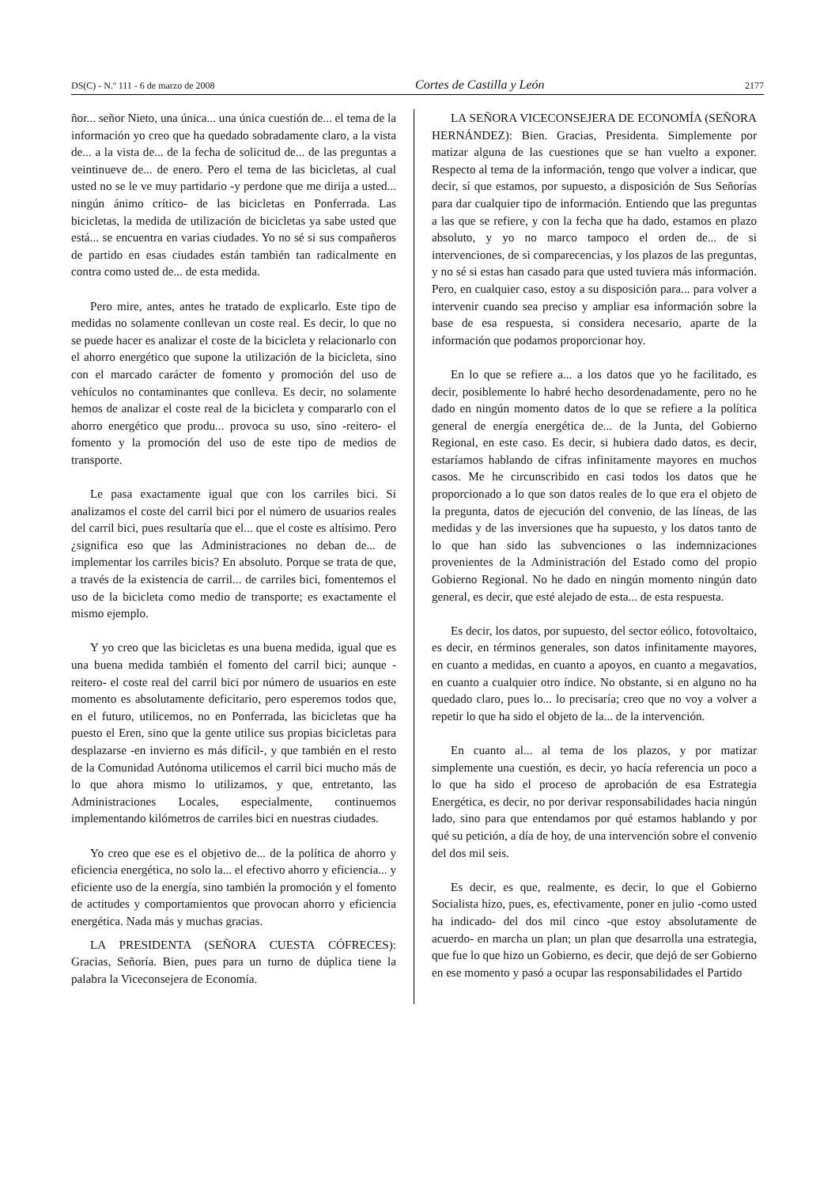DS(C) - N.º 111 - 6 de marzo de 2008 Cortes de Castilla y León 2177
ñor... señor Nieto, una única... una única cuestión de... el tema de la información yo creo que ha quedado sobradamente claro, a la vista de... a la vista de... de la fecha de solicitud de... de las preguntas a veintinueve de... de enero. Pero el tema de las bicicletas, al cual usted no se le ve muy partidario -y perdone que me dirija a usted... ningún ánimo crítico- de las bicicletas en Ponferrada. Las bicicletas, la medida de utilización de bicicletas ya sabe usted que está... se encuentra en varias ciudades. Yo no sé si sus compañeros de partido en esas ciudades están también tan radicalmente en contra como usted de... de esta medida.
Pero mire, antes, antes he tratado de explicarlo. Este tipo de medidas no solamente conllevan un coste real. Es decir, lo que no se puede hacer es analizar el coste de la bicicleta y relacionarlo con el ahorro energético que supone la utilización de la bicicleta, sino con el marcado carácter de fomento y promoción del uso de vehículos no contaminantes que conlleva. Es decir, no solamente hemos de analizar el coste real de la bicicleta y compararlo con el ahorro energético que produ... provoca su uso, sino -reitero- el fomento y la promoción del uso de este tipo de medios de transporte.
Le pasa exactamente igual que con los carriles bici. Si analizamos el coste del carril bici por el número de usuarios reales del carril bici, pues resultaría que el... que el coste es altísimo. Pero ¿significa eso que las Administraciones no deban de... de implementar los carriles bicis? En absoluto. Porque se trata de que, a través de la existencia de carril... de carriles bici, fomentemos el uso de la bicicleta como medio de transporte; es exactamente el mismo ejemplo.
Y yo creo que las bicicletas es una buena medida, igual que es una buena medida también el fomento del carril bici; aunque -reitero- el coste real del carril bici por número de usuarios en este momento es absolutamente deficitario, pero esperemos todos que, en el futuro, utilicemos, no en Ponferrada, las bicicletas que ha puesto el Eren, sino que la gente utilice sus propias bicicletas para desplazarse -en invierno es más difícil-, y que también en el resto de la Comunidad Autónoma utilicemos el carril bici mucho más de lo que ahora mismo lo utilizamos, y que, entretanto, las Administraciones Locales, especialmente, continuemos implementando kilómetros de carriles bici en nuestras ciudades.
Yo creo que ese es el objetivo de... de la política de ahorro y eficiencia energética, no solo la... el efectivo ahorro y eficiencia... y eficiente uso de la energía, sino también la promoción y el fomento de actitudes y comportamientos que provocan ahorro y eficiencia energética. Nada más y muchas gracias.
LA PRESIDENTA (SEÑORA CUESTA CÓFRECES): Gracias, Señoría. Bien, pues para un turno de dúplica tiene la palabra la Viceconsejera de Economía.
LA SEÑORA VICECONSEJERA DE ECONOMÍA (SEÑORA HERNÁNDEZ): Bien. Gracias, Presidenta. Simplemente por matizar alguna de las cuestiones que se han vuelto a exponer. Respecto al tema de la información, tengo que volver a indicar, que decir, sí que estamos, por supuesto, a disposición de Sus Señorías para dar cualquier tipo de información. Entiendo que las preguntas a las que se refiere, y con la fecha que ha dado, estamos en plazo absoluto, y yo no marco tampoco el orden de... de si intervenciones, de si comparecencias, y los plazos de las preguntas, y no sé si estas han casado para que usted tuviera más información. Pero, en cualquier caso, estoy a su disposición para... para volver a intervenir cuando sea preciso y ampliar esa información sobre la base de esa respuesta, si considera necesario, aparte de la información que podamos proporcionar hoy.
En lo que se refiere a... a los datos que yo he facilitado, es decir, posiblemente lo habré hecho desordenadamente, pero no he dado en ningún momento datos de lo que se refiere a la política general de energía energética de... de la Junta, del Gobierno Regional, en este caso. Es decir, si hubiera dado datos, es decir, estaríamos hablando de cifras infinitamente mayores en muchos casos. Me he circunscribido en casi todos los datos que he proporcionado a lo que son datos reales de lo que era el objeto de la pregunta, datos de ejecución del convenio, de las líneas, de las medidas y de las inversiones que ha supuesto, y los datos tanto de lo que han sido las subvenciones o las indemnizaciones provenientes de la Administración del Estado como del propio Gobierno Regional. No he dado en ningún momento ningún dato general, es decir, que esté alejado de esta... de esta respuesta.
Es decir, los datos, por supuesto, del sector eólico, fotovoltaico, es decir, en términos generales, son datos infinitamente mayores, en cuanto a medidas, en cuanto a apoyos, en cuanto a megavatios, en cuanto a cualquier otro índice. No obstante, si en alguno no ha quedado claro, pues lo... lo precisaría; creo que no voy a volver a repetir lo que ha sido el objeto de la... de la intervención.
En cuanto al... al tema de los plazos, y por matizar simplemente una cuestión, es decir, yo hacía referencia un poco a lo que ha sido el proceso de aprobación de esa Estrategia Energética, es decir, no por derivar responsabilidades hacia ningún lado, sino para que entendamos por qué estamos hablando y por qué su petición, a día de hoy, de una intervención sobre el convenio del dos mil seis.
Es decir, es que, realmente, es decir, lo que el Gobierno Socialista hizo, pues, es, efectivamente, poner en julio -como usted ha indicado- del dos mil cinco -que estoy absolutamente de acuerdo- en marcha un plan; un plan que desarrolla una estrategia, que fue lo que hizo un Gobierno, es decir, que dejó de ser Gobierno en ese momento y pasó a ocupar las responsabilidades el Partido